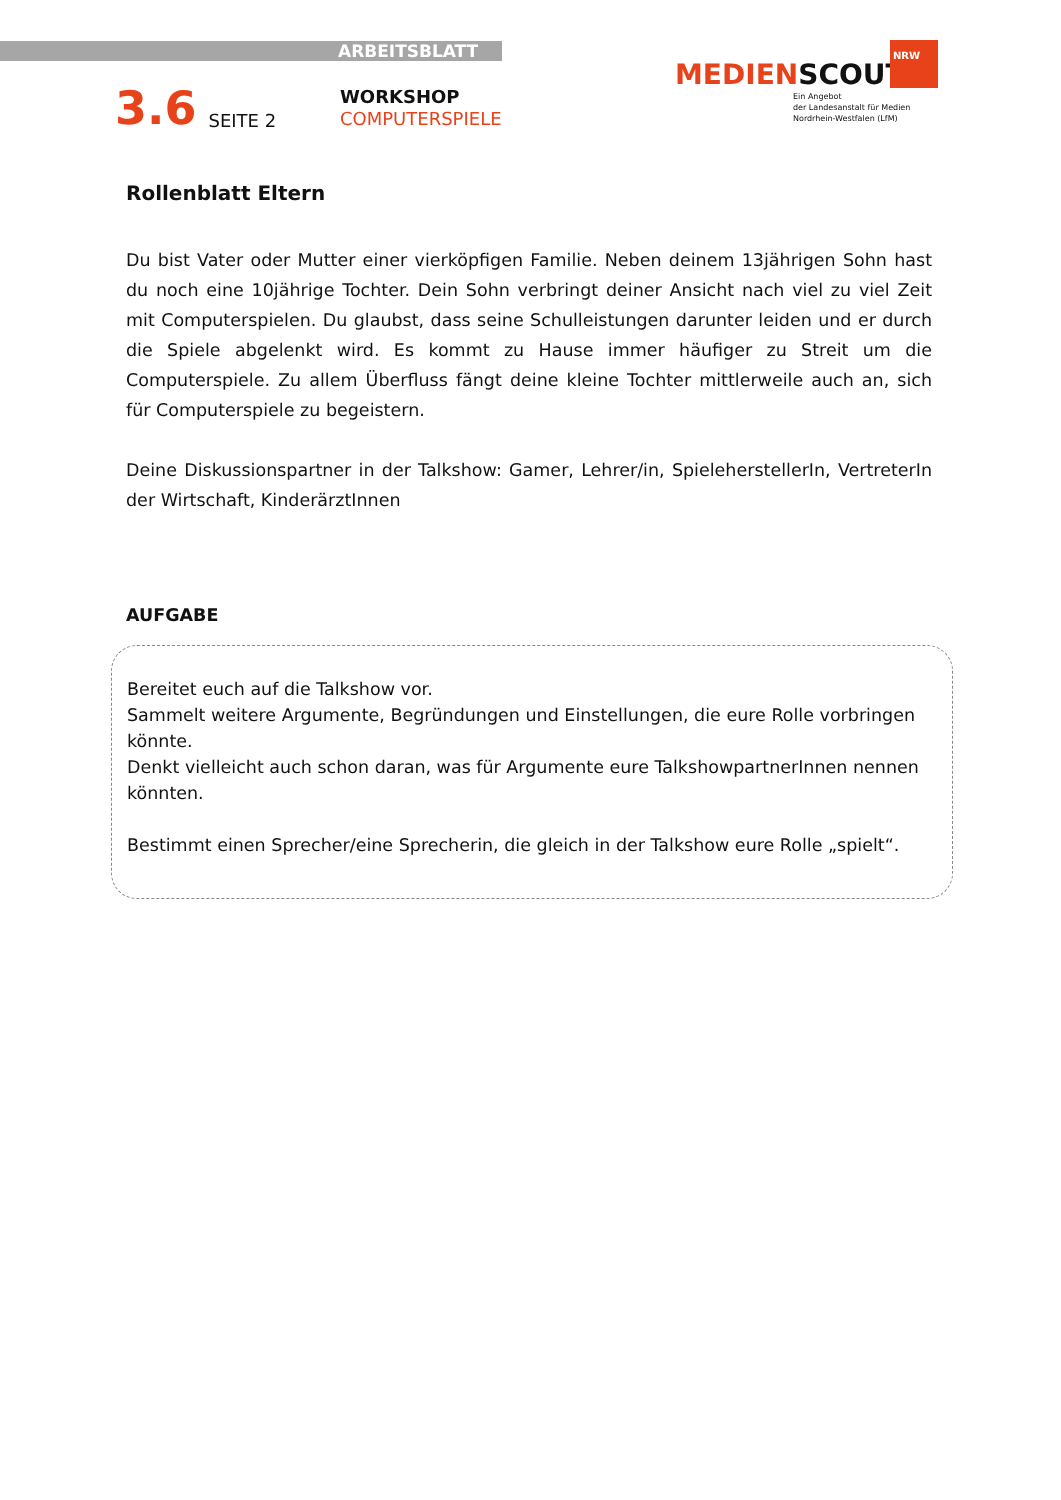ARBEITSBLATT
3.6 SEITE 2
WORKSHOP
COMPUTERSPIELE
NRW
MEDIENSCOUTS
Ein Angebot
der Landesanstalt für Medien
Nordrhein-Westfalen (LfM)
Rollenblatt Eltern
Du bist Vater oder Mutter einer vierköpfigen Familie. Neben deinem 13jährigen Sohn hast du noch eine 10jährige Tochter. Dein Sohn verbringt deiner Ansicht nach viel zu viel Zeit mit Computerspielen. Du glaubst, dass seine Schulleistungen darunter leiden und er durch die Spiele abgelenkt wird. Es kommt zu Hause immer häufiger zu Streit um die Computerspiele. Zu allem Überfluss fängt deine kleine Tochter mittlerweile auch an, sich für Computerspiele zu begeistern.
Deine Diskussionspartner in der Talkshow: Gamer, Lehrer/in, SpieleherstellerIn, VertreterIn der Wirtschaft, KinderärztInnen
AUFGABE
Bereitet euch auf die Talkshow vor.
Sammelt weitere Argumente, Begründungen und Einstellungen, die eure Rolle vorbringen könnte.
Denkt vielleicht auch schon daran, was für Argumente eure TalkshowpartnerInnen nennen könnten.
Bestimmt einen Sprecher/eine Sprecherin, die gleich in der Talkshow eure Rolle „spielt“.